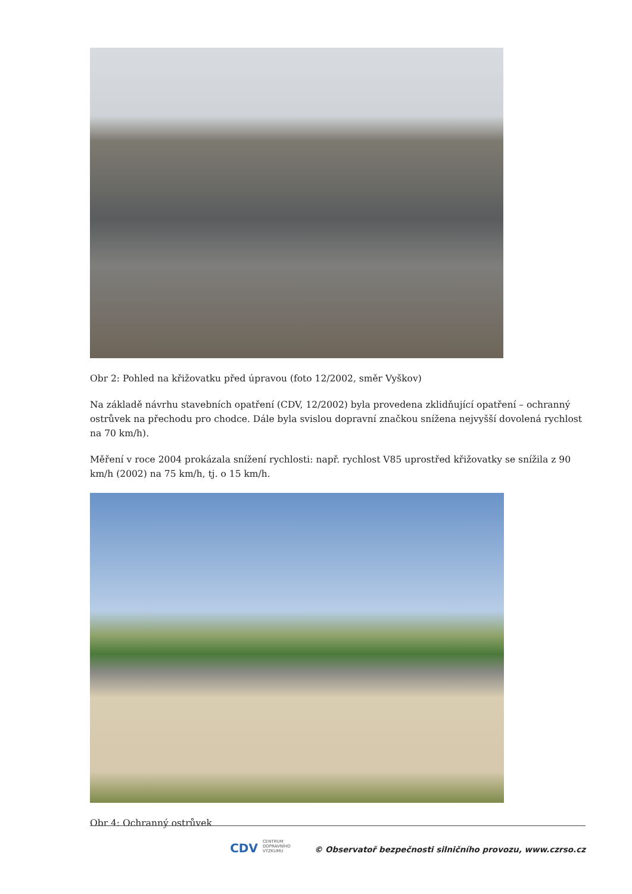Obr 2: Pohled na křižovatku před úpravou (foto 12/2002, směr Vyškov)
Na základě návrhu stavebních opatření (CDV, 12/2002) byla provedena zklidňující opatření – ochranný ostrůvek na přechodu pro chodce. Dále byla svislou dopravní značkou snížena nejvyšší dovolená rychlost na 70 km/h).
Měření v roce 2004 prokázala snížení rychlosti: např. rychlost V85 uprostřed křižovatky se snížila z 90 km/h (2002) na 75 km/h, tj. o 15 km/h.
Obr 4: Ochranný ostrůvek
CDV CENTRUM
DOPRAVNÍHO
VÝZKUMU © Observatoř bezpečnosti silničního provozu, www.czrso.cz